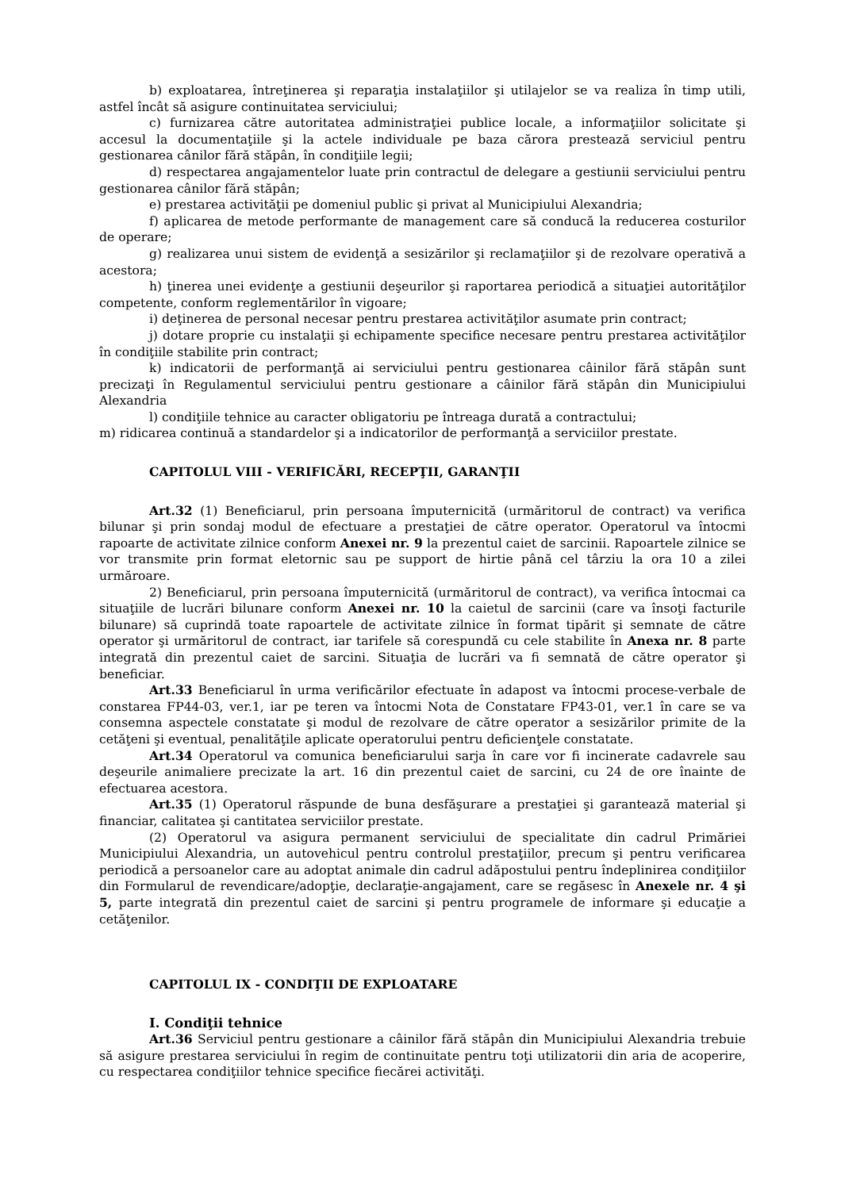b) exploatarea, întreţinerea şi reparaţia instalaţiilor şi utilajelor se va realiza în timp utili, astfel încât să asigure continuitatea serviciului;
c) furnizarea către autoritatea administraţiei publice locale, a informaţiilor solicitate şi accesul la documentaţiile şi la actele individuale pe baza cărora prestează serviciul pentru gestionarea cânilor fără stăpân, în condiţiile legii;
d) respectarea angajamentelor luate prin contractul de delegare a gestiunii serviciului pentru gestionarea cânilor fără stăpân;
e) prestarea activităţii pe domeniul public şi privat al Municipiului Alexandria;
f) aplicarea de metode performante de management care să conducă la reducerea costurilor de operare;
g) realizarea unui sistem de evidenţă a sesizărilor şi reclamaţiilor şi de rezolvare operativă a acestora;
h) ţinerea unei evidenţe a gestiunii deşeurilor şi raportarea periodică a situaţiei autorităţilor competente, conform reglementărilor în vigoare;
i) deţinerea de personal necesar pentru prestarea activităţilor asumate prin contract;
j) dotare proprie cu instalaţii şi echipamente specifice necesare pentru prestarea activităţilor în condiţiile stabilite prin contract;
k) indicatorii de performanţă ai serviciului pentru gestionarea câinilor fără stăpân sunt precizaţi în Regulamentul serviciului pentru gestionare a câinilor fără stăpân din Municipiului Alexandria
l) condiţiile tehnice au caracter obligatoriu pe întreaga durată a contractului;
m) ridicarea continuă a standardelor şi a indicatorilor de performanţă a serviciilor prestate.
CAPITOLUL VIII - VERIFICĂRI, RECEPŢII, GARANŢII
Art.32 (1) Beneficiarul, prin persoana împuternicită (urmăritorul de contract) va verifica bilunar şi prin sondaj modul de efectuare a prestaţiei de către operator. Operatorul va întocmi rapoarte de activitate zilnice conform Anexei nr. 9 la prezentul caiet de sarcinii. Rapoartele zilnice se vor transmite prin format eletornic sau pe support de hirtie până cel târziu la ora 10 a zilei urmăroare.
2) Beneficiarul, prin persoana împuternicită (urmăritorul de contract), va verifica întocmai ca situaţiile de lucrări bilunare conform Anexei nr. 10 la caietul de sarcinii (care va însoţi facturile bilunare) să cuprindă toate rapoartele de activitate zilnice în format tipărit şi semnate de către operator şi urmăritorul de contract, iar tarifele să corespundă cu cele stabilite în Anexa nr. 8 parte integrată din prezentul caiet de sarcini. Situaţia de lucrări va fi semnată de către operator şi beneficiar.
Art.33 Beneficiarul în urma verificărilor efectuate în adapost va întocmi procese-verbale de constarea FP44-03, ver.1, iar pe teren va întocmi Nota de Constatare FP43-01, ver.1 în care se va consemna aspectele constatate şi modul de rezolvare de către operator a sesizărilor primite de la cetăţeni şi eventual, penalităţile aplicate operatorului pentru deficienţele constatate.
Art.34 Operatorul va comunica beneficiarului sarja în care vor fi incinerate cadavrele sau deşeurile animaliere precizate la art. 16 din prezentul caiet de sarcini, cu 24 de ore înainte de efectuarea acestora.
Art.35 (1) Operatorul răspunde de buna desfăşurare a prestaţiei şi garantează material şi financiar, calitatea şi cantitatea serviciilor prestate.
(2) Operatorul va asigura permanent serviciului de specialitate din cadrul Primăriei Municipiului Alexandria, un autovehicul pentru controlul prestaţiilor, precum şi pentru verificarea periodică a persoanelor care au adoptat animale din cadrul adăpostului pentru îndeplinirea condiţiilor din Formularul de revendicare/adopţie, declaraţie-angajament, care se regăsesc în Anexele nr. 4 şi 5, parte integrată din prezentul caiet de sarcini şi pentru programele de informare şi educaţie a cetăţenilor.
CAPITOLUL IX - CONDIŢII DE EXPLOATARE
I. Condiţii tehnice
Art.36 Serviciul pentru gestionare a câinilor fără stăpân din Municipiului Alexandria trebuie să asigure prestarea serviciului în regim de continuitate pentru toţi utilizatorii din aria de acoperire, cu respectarea condiţiilor tehnice specifice fiecărei activităţi.